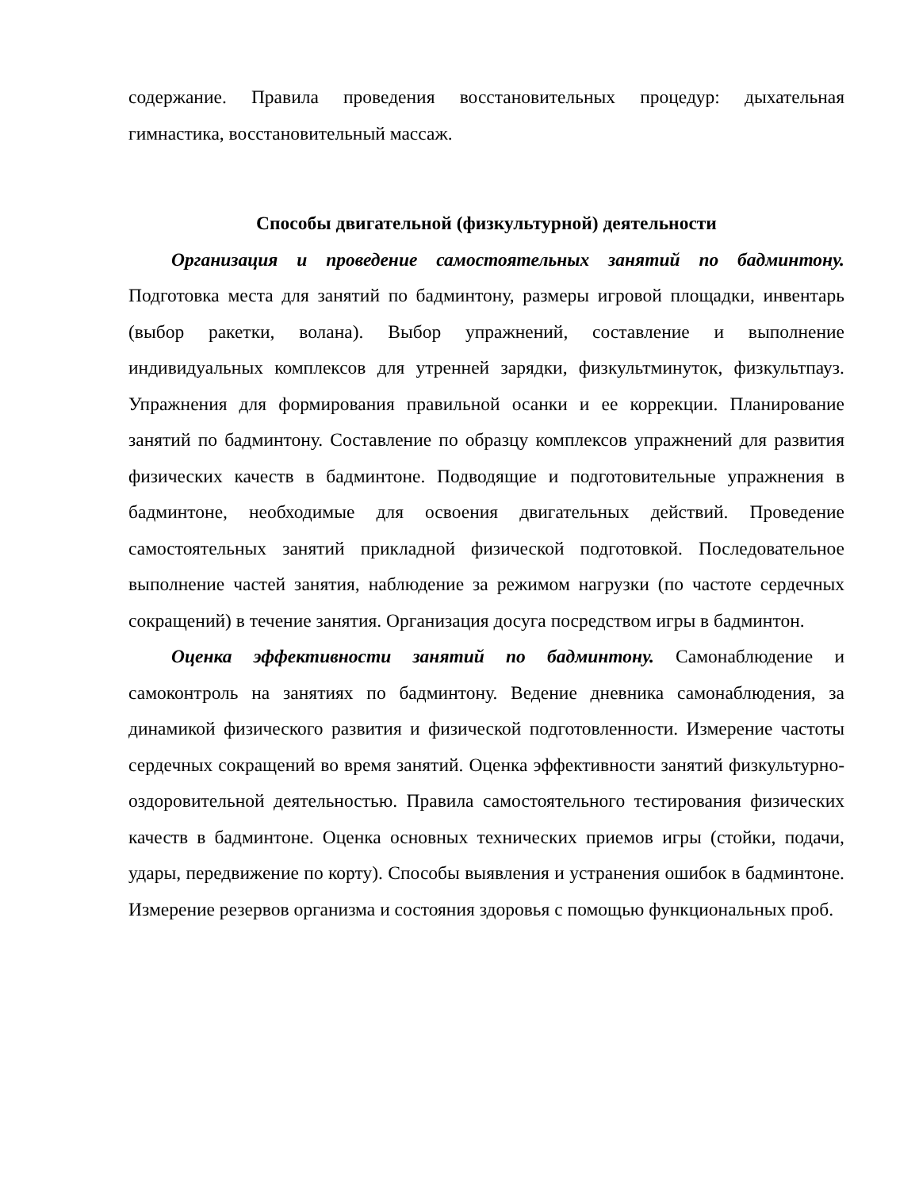содержание. Правила проведения восстановительных процедур: дыхательная гимнастика, восстановительный массаж.
Способы двигательной (физкультурной) деятельности
Организация и проведение самостоятельных занятий по бадминтону. Подготовка места для занятий по бадминтону, размеры игровой площадки, инвентарь (выбор ракетки, волана). Выбор упражнений, составление и выполнение индивидуальных комплексов для утренней зарядки, физкультминуток, физкультпауз. Упражнения для формирования правильной осанки и ее коррекции. Планирование занятий по бадминтону. Составление по образцу комплексов упражнений для развития физических качеств в бадминтоне. Подводящие и подготовительные упражнения в бадминтоне, необходимые для освоения двигательных действий. Проведение самостоятельных занятий прикладной физической подготовкой. Последовательное выполнение частей занятия, наблюдение за режимом нагрузки (по частоте сердечных сокращений) в течение занятия. Организация досуга посредством игры в бадминтон.
Оценка эффективности занятий по бадминтону. Самонаблюдение и самоконтроль на занятиях по бадминтону. Ведение дневника самонаблюдения, за динамикой физического развития и физической подготовленности. Измерение частоты сердечных сокращений во время занятий. Оценка эффективности занятий физкультурно-оздоровительной деятельностью. Правила самостоятельного тестирования физических качеств в бадминтоне. Оценка основных технических приемов игры (стойки, подачи, удары, передвижение по корту). Способы выявления и устранения ошибок в бадминтоне. Измерение резервов организма и состояния здоровья с помощью функциональных проб.